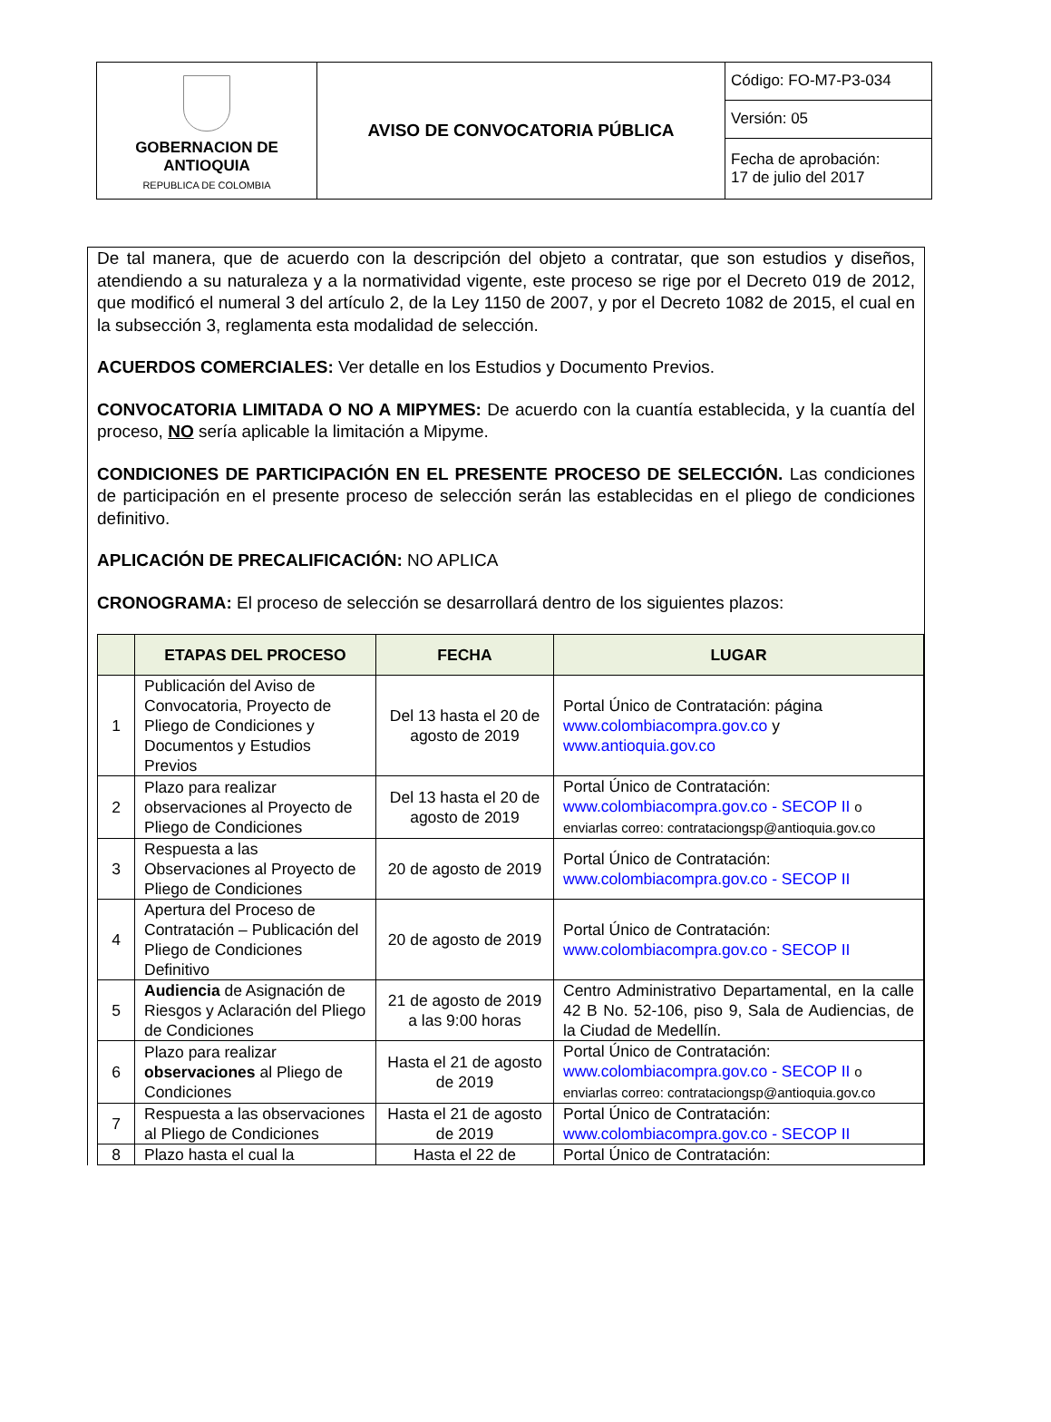| GOBERNACION DE ANTIOQUIA REPUBLICA DE COLOMBIA | AVISO DE CONVOCATORIA PÚBLICA | Código: FO-M7-P3-034 |
| | | Versión: 05 |
| | | Fecha de aprobación: 17 de julio del 2017 |
De tal manera, que de acuerdo con la descripción del objeto a contratar, que son estudios y diseños, atendiendo a su naturaleza y a la normatividad vigente, este proceso se rige por el Decreto 019 de 2012, que modificó el numeral 3 del artículo 2, de la Ley 1150 de 2007, y por el Decreto 1082 de 2015, el cual en la subsección 3, reglamenta esta modalidad de selección.
ACUERDOS COMERCIALES: Ver detalle en los Estudios y Documento Previos.
CONVOCATORIA LIMITADA O NO A MIPYMES: De acuerdo con la cuantía establecida, y la cuantía del proceso, NO sería aplicable la limitación a Mipyme.
CONDICIONES DE PARTICIPACIÓN EN EL PRESENTE PROCESO DE SELECCIÓN. Las condiciones de participación en el presente proceso de selección serán las establecidas en el pliego de condiciones definitivo.
APLICACIÓN DE PRECALIFICACIÓN: NO APLICA
CRONOGRAMA: El proceso de selección se desarrollará dentro de los siguientes plazos:
| | ETAPAS DEL PROCESO | FECHA | LUGAR |
| --- | --- | --- | --- |
| 1 | Publicación del Aviso de Convocatoria, Proyecto de Pliego de Condiciones y Documentos y Estudios Previos | Del 13 hasta el 20 de agosto de 2019 | Portal Único de Contratación: página www.colombiacompra.gov.co y www.antioquia.gov.co |
| 2 | Plazo para realizar observaciones al Proyecto de Pliego de Condiciones | Del 13 hasta el 20 de agosto de 2019 | Portal Único de Contratación: www.colombiacompra.gov.co - SECOP II o enviarlas correo: contrataciongsp@antioquia.gov.co |
| 3 | Respuesta a las Observaciones al Proyecto de Pliego de Condiciones | 20 de agosto de 2019 | Portal Único de Contratación: www.colombiacompra.gov.co - SECOP II |
| 4 | Apertura del Proceso de Contratación – Publicación del Pliego de Condiciones Definitivo | 20 de agosto de 2019 | Portal Único de Contratación: www.colombiacompra.gov.co - SECOP II |
| 5 | Audiencia de Asignación de Riesgos y Aclaración del Pliego de Condiciones | 21 de agosto de 2019 a las 9:00 horas | Centro Administrativo Departamental, en la calle 42 B No. 52-106, piso 9, Sala de Audiencias, de la Ciudad de Medellín. |
| 6 | Plazo para realizar observaciones al Pliego de Condiciones | Hasta el 21 de agosto de 2019 | Portal Único de Contratación: www.colombiacompra.gov.co - SECOP II o enviarlas correo: contrataciongsp@antioquia.gov.co |
| 7 | Respuesta a las observaciones al Pliego de Condiciones | Hasta el 21 de agosto de 2019 | Portal Único de Contratación: www.colombiacompra.gov.co - SECOP II |
| 8 | Plazo hasta el cual la | Hasta el 22 de | Portal Único de Contratación: |